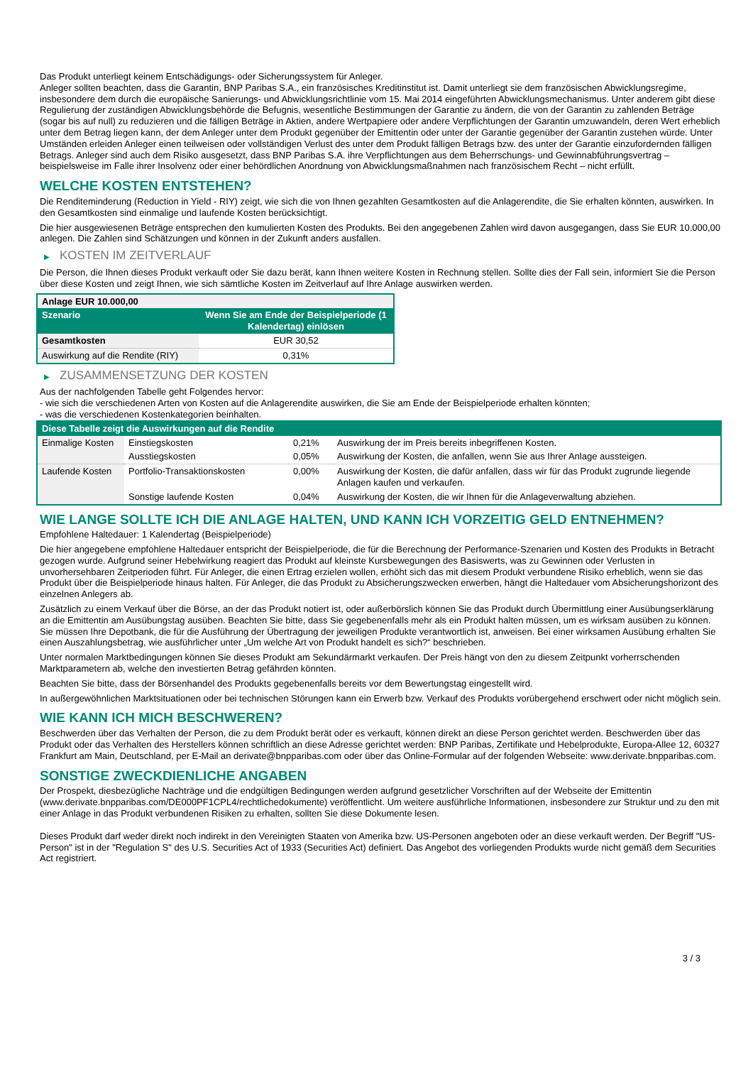Das Produkt unterliegt keinem Entschädigungs- oder Sicherungssystem für Anleger.
Anleger sollten beachten, dass die Garantin, BNP Paribas S.A., ein französisches Kreditinstitut ist. Damit unterliegt sie dem französischen Abwicklungsregime, insbesondere dem durch die europäische Sanierungs- und Abwicklungsrichtlinie vom 15. Mai 2014 eingeführten Abwicklungsmechanismus. Unter anderem gibt diese Regulierung der zuständigen Abwicklungsbehörde die Befugnis, wesentliche Bestimmungen der Garantie zu ändern, die von der Garantin zu zahlenden Beträge (sogar bis auf null) zu reduzieren und die fälligen Beträge in Aktien, andere Wertpapiere oder andere Verpflichtungen der Garantin umzuwandeln, deren Wert erheblich unter dem Betrag liegen kann, der dem Anleger unter dem Produkt gegenüber der Emittentin oder unter der Garantie gegenüber der Garantin zustehen würde. Unter Umständen erleiden Anleger einen teilweisen oder vollständigen Verlust des unter dem Produkt fälligen Betrags bzw. des unter der Garantie einzufordernden fälligen Betrags. Anleger sind auch dem Risiko ausgesetzt, dass BNP Paribas S.A. ihre Verpflichtungen aus dem Beherrschungs- und Gewinnabführungsvertrag – beispielsweise im Falle ihrer Insolvenz oder einer behördlichen Anordnung von Abwicklungsmaßnahmen nach französischem Recht – nicht erfüllt.
WELCHE KOSTEN ENTSTEHEN?
Die Renditeminderung (Reduction in Yield - RIY) zeigt, wie sich die von Ihnen gezahlten Gesamtkosten auf die Anlagerendite, die Sie erhalten könnten, auswirken. In den Gesamtkosten sind einmalige und laufende Kosten berücksichtigt.
Die hier ausgewiesenen Beträge entsprechen den kumulierten Kosten des Produkts. Bei den angegebenen Zahlen wird davon ausgegangen, dass Sie EUR 10.000,00 anlegen. Die Zahlen sind Schätzungen und können in der Zukunft anders ausfallen.
▶ KOSTEN IM ZEITVERLAUF
Die Person, die Ihnen dieses Produkt verkauft oder Sie dazu berät, kann Ihnen weitere Kosten in Rechnung stellen. Sollte dies der Fall sein, informiert Sie die Person über diese Kosten und zeigt Ihnen, wie sich sämtliche Kosten im Zeitverlauf auf Ihre Anlage auswirken werden.
| Anlage EUR 10.000,00 | |
| --- | --- |
| Szenario | Wenn Sie am Ende der Beispielperiode (1 Kalendertag) einlösen |
| Gesamtkosten | EUR 30,52 |
| Auswirkung auf die Rendite (RIY) | 0,31% |
▶ ZUSAMMENSETZUNG DER KOSTEN
Aus der nachfolgenden Tabelle geht Folgendes hervor:
- wie sich die verschiedenen Arten von Kosten auf die Anlagerendite auswirken, die Sie am Ende der Beispielperiode erhalten könnten;
- was die verschiedenen Kostenkategorien beinhalten.
| Diese Tabelle zeigt die Auswirkungen auf die Rendite | | | |
| Einmalige Kosten | Einstiegskosten | 0,21% | Auswirkung der im Preis bereits inbegriffenen Kosten. |
| | Ausstiegskosten | 0,05% | Auswirkung der Kosten, die anfallen, wenn Sie aus Ihrer Anlage aussteigen. |
| Laufende Kosten | Portfolio-Transaktionskosten | 0,00% | Auswirkung der Kosten, die dafür anfallen, dass wir für das Produkt zugrunde liegende Anlagen kaufen und verkaufen. |
| | Sonstige laufende Kosten | 0,04% | Auswirkung der Kosten, die wir Ihnen für die Anlageverwaltung abziehen. |
WIE LANGE SOLLTE ICH DIE ANLAGE HALTEN, UND KANN ICH VORZEITIG GELD ENTNEHMEN?
Empfohlene Haltedauer: 1 Kalendertag (Beispielperiode)
Die hier angegebene empfohlene Haltedauer entspricht der Beispielperiode, die für die Berechnung der Performance-Szenarien und Kosten des Produkts in Betracht gezogen wurde. Aufgrund seiner Hebelwirkung reagiert das Produkt auf kleinste Kursbewegungen des Basiswerts, was zu Gewinnen oder Verlusten in unvorhersehbaren Zeitperioden führt. Für Anleger, die einen Ertrag erzielen wollen, erhöht sich das mit diesem Produkt verbundene Risiko erheblich, wenn sie das Produkt über die Beispielperiode hinaus halten. Für Anleger, die das Produkt zu Absicherungszwecken erwerben, hängt die Haltedauer vom Absicherungshorizont des einzelnen Anlegers ab.
Zusätzlich zu einem Verkauf über die Börse, an der das Produkt notiert ist, oder außerbörslich können Sie das Produkt durch Übermittlung einer Ausübungserklärung an die Emittentin am Ausübungstag ausüben. Beachten Sie bitte, dass Sie gegebenenfalls mehr als ein Produkt halten müssen, um es wirksam ausüben zu können. Sie müssen Ihre Depotbank, die für die Ausführung der Übertragung der jeweiligen Produkte verantwortlich ist, anweisen. Bei einer wirksamen Ausübung erhalten Sie einen Auszahlungsbetrag, wie ausführlicher unter „Um welche Art von Produkt handelt es sich?“ beschrieben.
Unter normalen Marktbedingungen können Sie dieses Produkt am Sekundärmarkt verkaufen. Der Preis hängt von den zu diesem Zeitpunkt vorherrschenden Marktparametern ab, welche den investierten Betrag gefährden könnten.
Beachten Sie bitte, dass der Börsenhandel des Produkts gegebenenfalls bereits vor dem Bewertungstag eingestellt wird.
In außergewöhnlichen Marktsituationen oder bei technischen Störungen kann ein Erwerb bzw. Verkauf des Produkts vorübergehend erschwert oder nicht möglich sein.
WIE KANN ICH MICH BESCHWEREN?
Beschwerden über das Verhalten der Person, die zu dem Produkt berät oder es verkauft, können direkt an diese Person gerichtet werden. Beschwerden über das Produkt oder das Verhalten des Herstellers können schriftlich an diese Adresse gerichtet werden: BNP Paribas, Zertifikate und Hebelprodukte, Europa-Allee 12, 60327 Frankfurt am Main, Deutschland, per E-Mail an derivate@bnpparibas.com oder über das Online-Formular auf der folgenden Webseite: www.derivate.bnpparibas.com.
SONSTIGE ZWECKDIENLICHE ANGABEN
Der Prospekt, diesbezügliche Nachträge und die endgültigen Bedingungen werden aufgrund gesetzlicher Vorschriften auf der Webseite der Emittentin (www.derivate.bnpparibas.com/DE000PF1CPL4/rechtlichedokumente) veröffentlicht. Um weitere ausführliche Informationen, insbesondere zur Struktur und zu den mit einer Anlage in das Produkt verbundenen Risiken zu erhalten, sollten Sie diese Dokumente lesen.
Dieses Produkt darf weder direkt noch indirekt in den Vereinigten Staaten von Amerika bzw. US-Personen angeboten oder an diese verkauft werden. Der Begriff "US-Person" ist in der "Regulation S" des U.S. Securities Act of 1933 (Securities Act) definiert. Das Angebot des vorliegenden Produkts wurde nicht gemäß dem Securities Act registriert.
3 / 3